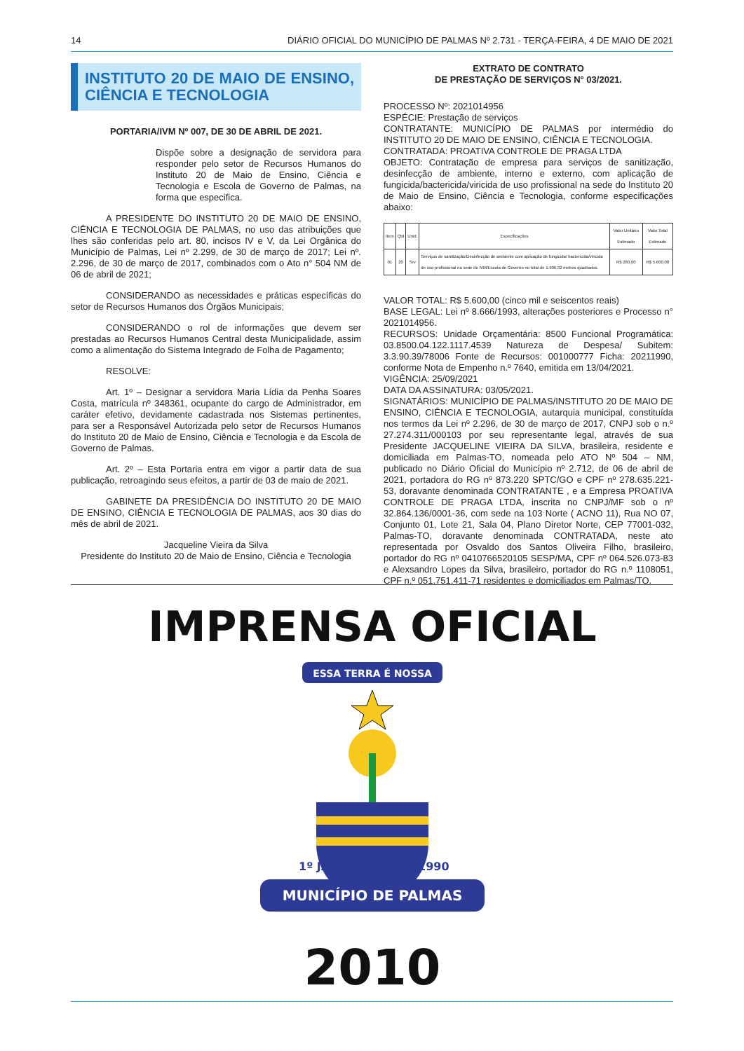14 DIÁRIO OFICIAL DO MUNICÍPIO DE PALMAS Nº 2.731 - TERÇA-FEIRA, 4 DE MAIO DE 2021
INSTITUTO 20 DE MAIO DE ENSINO, CIÊNCIA E TECNOLOGIA
PORTARIA/IVM Nº 007, DE 30 DE ABRIL DE 2021.
Dispõe sobre a designação de servidora para responder pelo setor de Recursos Humanos do Instituto 20 de Maio de Ensino, Ciência e Tecnologia e Escola de Governo de Palmas, na forma que especifica.
A PRESIDENTE DO INSTITUTO 20 DE MAIO DE ENSINO, CIÊNCIA E TECNOLOGIA DE PALMAS, no uso das atribuições que lhes são conferidas pelo art. 80, incisos IV e V, da Lei Orgânica do Município de Palmas, Lei nº 2.299, de 30 de março de 2017; Lei nº. 2.296, de 30 de março de 2017, combinados com o Ato n° 504 NM de 06 de abril de 2021;
CONSIDERANDO as necessidades e práticas específicas do setor de Recursos Humanos dos Órgãos Municipais;
CONSIDERANDO o rol de informações que devem ser prestadas ao Recursos Humanos Central desta Municipalidade, assim como a alimentação do Sistema Integrado de Folha de Pagamento;
RESOLVE:
Art. 1º – Designar a servidora Maria Lídia da Penha Soares Costa, matrícula nº 348361, ocupante do cargo de Administrador, em caráter efetivo, devidamente cadastrada nos Sistemas pertinentes, para ser a Responsável Autorizada pelo setor de Recursos Humanos do Instituto 20 de Maio de Ensino, Ciência e Tecnologia e da Escola de Governo de Palmas.
Art. 2º – Esta Portaria entra em vigor a partir data de sua publicação, retroagindo seus efeitos, a partir de 03 de maio de 2021.
GABINETE DA PRESIDÊNCIA DO INSTITUTO 20 DE MAIO DE ENSINO, CIÊNCIA E TECNOLOGIA DE PALMAS, aos 30 dias do mês de abril de 2021.
Jacqueline Vieira da Silva
Presidente do Instituto 20 de Maio de Ensino, Ciência e Tecnologia
EXTRATO DE CONTRATO
DE PRESTAÇÃO DE SERVIÇOS N° 03/2021.
PROCESSO Nº: 2021014956
ESPÉCIE: Prestação de serviços
CONTRATANTE: MUNICÍPIO DE PALMAS por intermédio do INSTITUTO 20 DE MAIO DE ENSINO, CIÊNCIA E TECNOLOGIA.
CONTRATADA: PROATIVA CONTROLE DE PRAGA LTDA
OBJETO: Contratação de empresa para serviços de sanitização, desinfecção de ambiente, interno e externo, com aplicação de fungicida/bactericida/viricida de uso profissional na sede do Instituto 20 de Maio de Ensino, Ciência e Tecnologia, conforme especificações abaixo:
| Item | Qtd | Unid. | Especificações | Valor Unitário Estimado | Valor Total Estimado |
| --- | --- | --- | --- | --- | --- |
| 01 | 20 | Srv | Serviços de sanitização/Desinfecção de ambiente com aplicação de fungicida/ bactericida/viricida de uso profissional na sede do IVM/Escola de Governo no total de 1.906,32 metros quadrados. | R$ 280,00 | R$ 5.600,00 |
VALOR TOTAL: R$ 5.600,00 (cinco mil e seiscentos reais)
BASE LEGAL: Lei nº 8.666/1993, alterações posteriores e Processo n° 2021014956.
RECURSOS: Unidade Orçamentária: 8500 Funcional Programática: 03.8500.04.122.1117.4539 Natureza de Despesa/ Subitem: 3.3.90.39/78006 Fonte de Recursos: 001000777 Ficha: 20211990, conforme Nota de Empenho n.º 7640, emitida em 13/04/2021.
VIGÊNCIA: 25/09/2021
DATA DA ASSINATURA: 03/05/2021.
SIGNATÁRIOS: MUNICÍPIO DE PALMAS/INSTITUTO 20 DE MAIO DE ENSINO, CIÊNCIA E TECNOLOGIA, autarquia municipal, constituída nos termos da Lei nº 2.296, de 30 de março de 2017, CNPJ sob o n.º 27.274.311/000103 por seu representante legal, através de sua Presidente JACQUELINE VIEIRA DA SILVA, brasileira, residente e domiciliada em Palmas-TO, nomeada pelo ATO Nº 504 – NM, publicado no Diário Oficial do Município nº 2.712, de 06 de abril de 2021, portadora do RG nº 873.220 SPTC/GO e CPF nº 278.635.221-53, doravante denominada CONTRATANTE , e a Empresa PROATIVA CONTROLE DE PRAGA LTDA, inscrita no CNPJ/MF sob o nº 32.864.136/0001-36, com sede na 103 Norte ( ACNO 11), Rua NO 07, Conjunto 01, Lote 21, Sala 04, Plano Diretor Norte, CEP 77001-032, Palmas-TO, doravante denominada CONTRATADA, neste ato representada por Osvaldo dos Santos Oliveira Filho, brasileiro, portador do RG nº 0410766520105 SESP/MA, CPF nº 064.526.073-83 e Alexsandro Lopes da Silva, brasileiro, portador do RG n.º 1108051, CPF n.º 051.751.411-71 residentes e domiciliados em Palmas/TO.
IMPRENSA OFICIAL
ESSA TERRA É NOSSA
1º JAN
1990
MUNICÍPIO DE PALMAS
2010